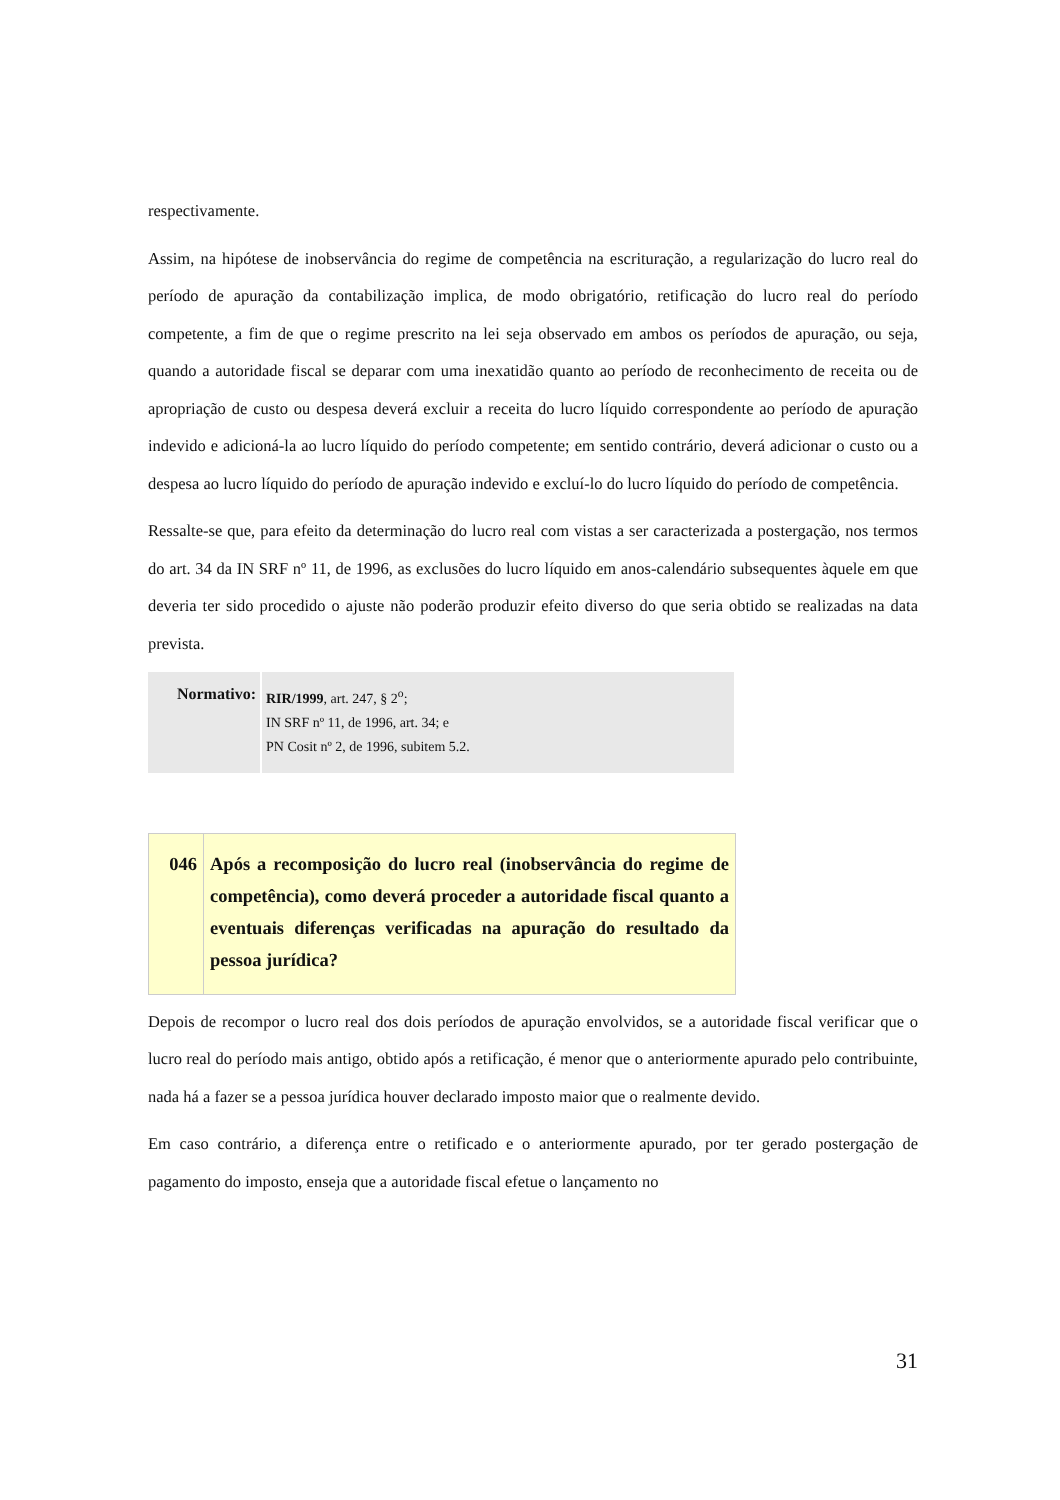respectivamente.
Assim, na hipótese de inobservância do regime de competência na escrituração, a regularização do lucro real do período de apuração da contabilização implica, de modo obrigatório, retificação do lucro real do período competente, a fim de que o regime prescrito na lei seja observado em ambos os períodos de apuração, ou seja, quando a autoridade fiscal se deparar com uma inexatidão quanto ao período de reconhecimento de receita ou de apropriação de custo ou despesa deverá excluir a receita do lucro líquido correspondente ao período de apuração indevido e adicioná-la ao lucro líquido do período competente; em sentido contrário, deverá adicionar o custo ou a despesa ao lucro líquido do período de apuração indevido e excluí-lo do lucro líquido do período de competência.
Ressalte-se que, para efeito da determinação do lucro real com vistas a ser caracterizada a postergação, nos termos do art. 34 da IN SRF nº 11, de 1996, as exclusões do lucro líquido em anos-calendário subsequentes àquele em que deveria ter sido procedido o ajuste não poderão produzir efeito diverso do que seria obtido se realizadas na data prevista.
| Normativo: | RIR/1999 , art. 247, § 2<sup>o</sup>; IN SRF nº 11, de 1996, art. 34; e PN Cosit nº 2, de 1996, subitem 5.2. |
| 046 | Após a recomposição do lucro real (inobservância do regime de competência), como deverá proceder a autoridade fiscal quanto a eventuais diferenças verificadas na apuração do resultado da pessoa jurídica? |
Depois de recompor o lucro real dos dois períodos de apuração envolvidos, se a autoridade fiscal verificar que o lucro real do período mais antigo, obtido após a retificação, é menor que o anteriormente apurado pelo contribuinte, nada há a fazer se a pessoa jurídica houver declarado imposto maior que o realmente devido.
Em caso contrário, a diferença entre o retificado e o anteriormente apurado, por ter gerado postergação de pagamento do imposto, enseja que a autoridade fiscal efetue o lançamento no
31